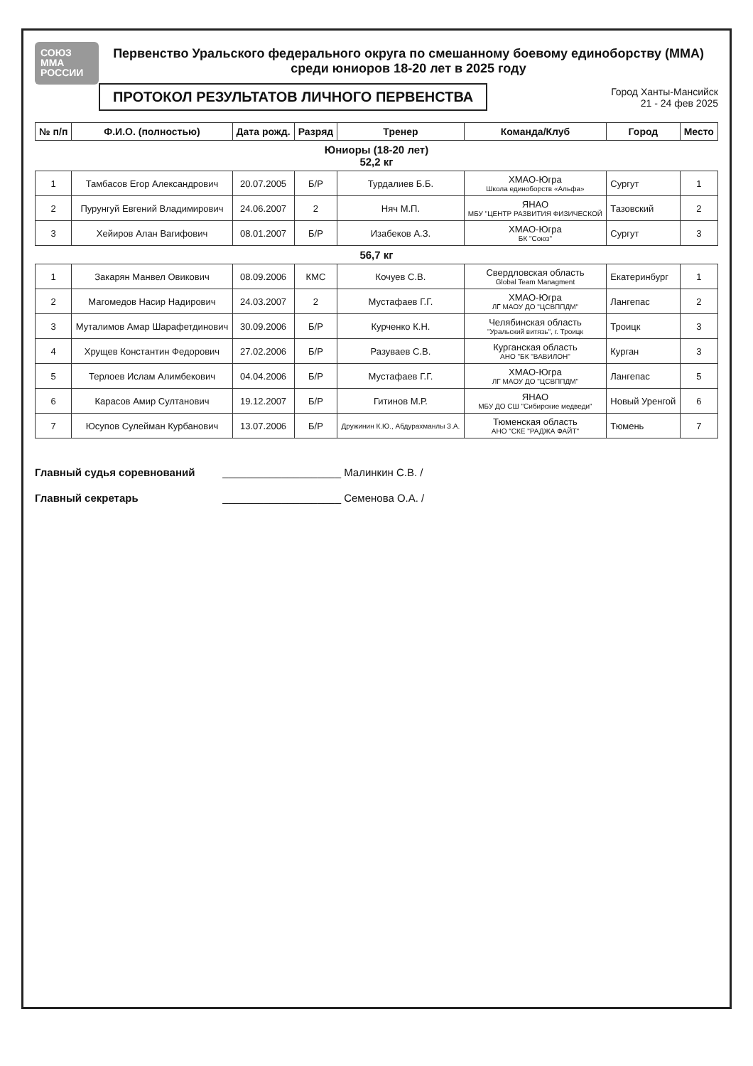СОЮЗ
ММА
РОССИИ
Первенство Уральского федерального округа по смешанному боевому единоборству (ММА) среди юниоров 18-20 лет в 2025 году
ПРОТОКОЛ РЕЗУЛЬТАТОВ ЛИЧНОГО ПЕРВЕНСТВА
Город Ханты-Мансийск
21 - 24 фев 2025
| № п/п | Ф.И.О. (полностью) | Дата рожд. | Разряд | Тренер | Команда/Клуб | Город | Место |
| --- | --- | --- | --- | --- | --- | --- | --- |
| Юниоры (18-20 лет) 52,2 кг | | | | | | | |
| 1 | Тамбасов Егор Александрович | 20.07.2005 | Б/Р | Турдалиев Б.Б. | ХМАО-Югра Школа единоборств «Альфа» | Сургут | 1 |
| 2 | Пурунгуй Евгений Владимирович | 24.06.2007 | 2 | Няч М.П. | ЯНАО МБУ "ЦЕНТР РАЗВИТИЯ ФИЗИЧЕСКОЙ | Тазовский | 2 |
| 3 | Хейиров Алан Вагифович | 08.01.2007 | Б/Р | Изабеков А.З. | ХМАО-Югра БК "Союз" | Сургут | 3 |
| 56,7 кг | | | | | | | |
| 1 | Закарян Манвел Овикович | 08.09.2006 | КМС | Кочуев С.В. | Свердловская область Global Team Managment | Екатеринбург | 1 |
| 2 | Магомедов Насир Надирович | 24.03.2007 | 2 | Мустафаев Г.Г. | ХМАО-Югра ЛГ МАОУ ДО "ЦСВППДМ" | Лангепас | 2 |
| 3 | Муталимов Амар Шарафетдинович | 30.09.2006 | Б/Р | Курченко К.Н. | Челябинская область "Уральский витязь", г. Троицк | Троицк | 3 |
| 4 | Хрущев Константин Федорович | 27.02.2006 | Б/Р | Разуваев С.В. | Курганская область АНО "БК "ВАВИЛОН" | Курган | 3 |
| 5 | Терлоев Ислам Алимбекович | 04.04.2006 | Б/Р | Мустафаев Г.Г. | ХМАО-Югра ЛГ МАОУ ДО "ЦСВППДМ" | Лангепас | 5 |
| 6 | Карасов Амир Султанович | 19.12.2007 | Б/Р | Гитинов М.Р. | ЯНАО МБУ ДО СШ "Сибирские медведи" | Новый Уренгой | 6 |
| 7 | Юсупов Сулейман Курбанович | 13.07.2006 | Б/Р | Дружинин К.Ю., Абдурахманлы З.А. | Тюменская область АНО "СКЕ "РАДЖА ФАЙТ" | Тюмень | 7 |
Главный судья соревнований ____________________ Малинкин С.В. /
Главный секретарь ____________________ Семенова О.А. /